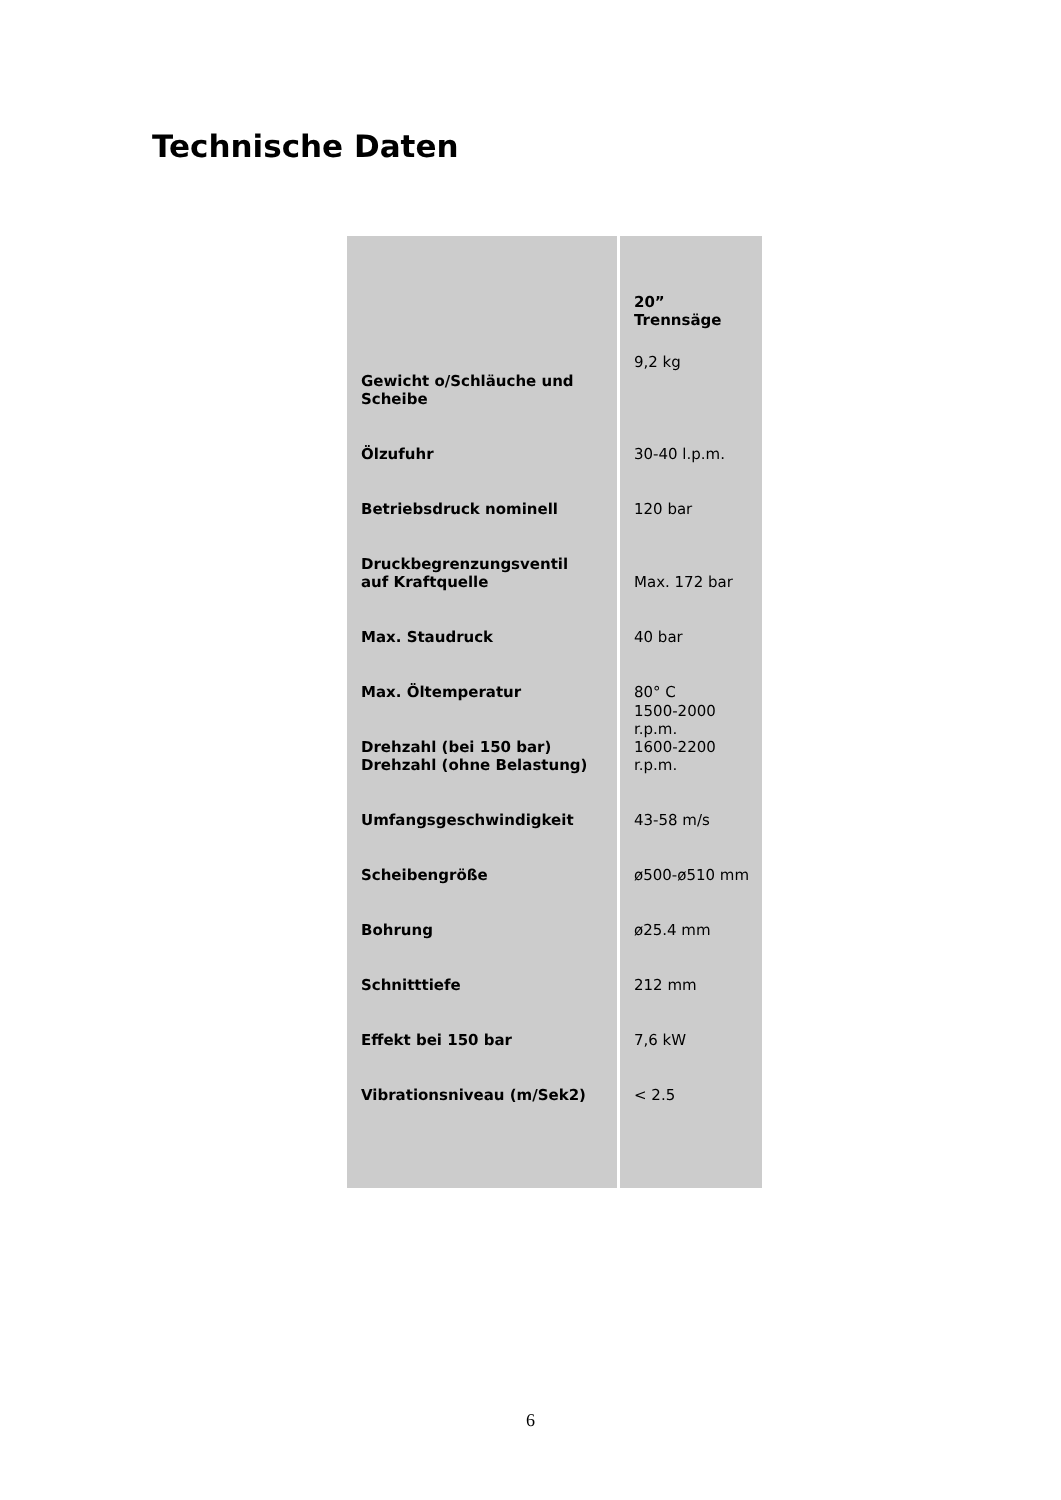Technische Daten
| | 20” Trennsäge |
| Gewicht o/Schläuche und Scheibe | 9,2 kg |
| Ölzufuhr | 30-40 l.p.m. |
| Betriebsdruck nominell | 120 bar |
| Druckbegrenzungsventil auf Kraftquelle | Max. 172 bar |
| Max. Staudruck | 40 bar |
| Max. Öltemperatur | 80° C |
| Drehzahl (bei 150 bar) Drehzahl (ohne Belastung) | 1500-2000 r.p.m. 1600-2200 r.p.m. |
| Umfangsgeschwindigkeit | 43-58 m/s |
| Scheibengröße | ø500-ø510 mm |
| Bohrung | ø25.4 mm |
| Schnitttiefe | 212 mm |
| Effekt bei 150 bar | 7,6 kW |
| Vibrationsniveau (m/Sek2) | < 2.5 |
6